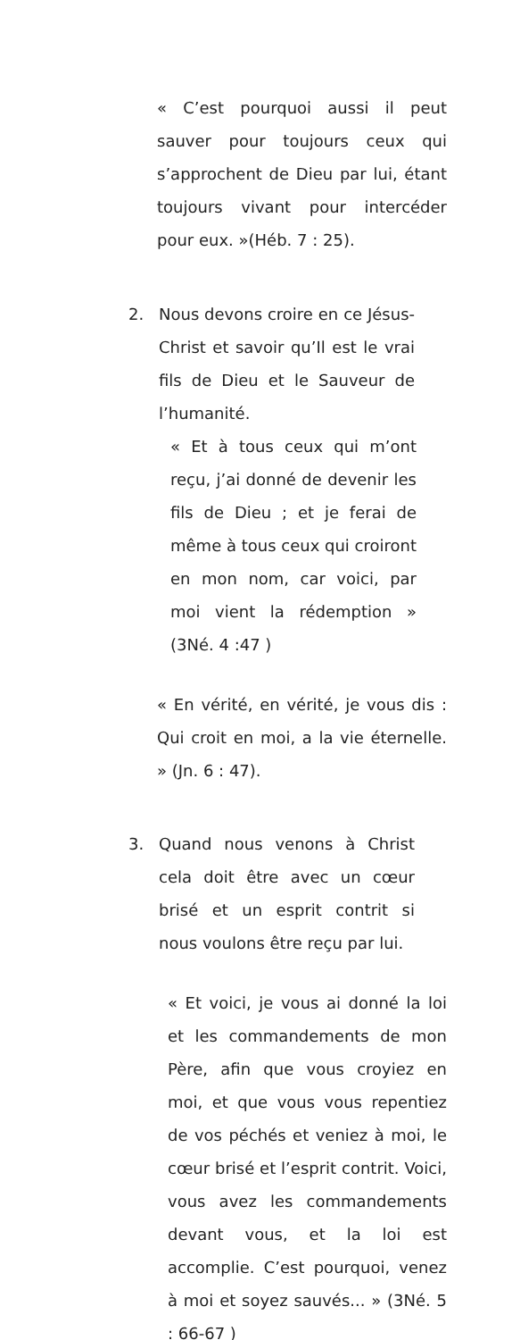« C’est pourquoi aussi il peut sauver pour toujours ceux qui s’approchent de Dieu par lui, étant toujours vivant pour intercéder pour eux. »(Héb. 7 : 25).
2. Nous devons croire en ce Jésus-Christ et savoir qu’Il est le vrai fils de Dieu et le Sauveur de l’humanité.
« Et à tous ceux qui m’ont reçu, j’ai donné de devenir les fils de Dieu ; et je ferai de même à tous ceux qui croiront en mon nom, car voici, par moi vient la rédemption » (3Né. 4 :47 )
« En vérité, en vérité, je vous dis : Qui croit en moi, a la vie éternelle. » (Jn. 6 : 47).
3. Quand nous venons à Christ cela doit être avec un cœur brisé et un esprit contrit si nous voulons être reçu par lui.
« Et voici, je vous ai donné la loi et les commandements de mon Père, afin que vous croyiez en moi, et que vous vous repentiez de vos péchés et veniez à moi, le cœur brisé et l’esprit contrit. Voici, vous avez les commandements devant vous, et la loi est accomplie. C’est pourquoi, venez à moi et soyez sauvés... » (3Né. 5 : 66-67 )